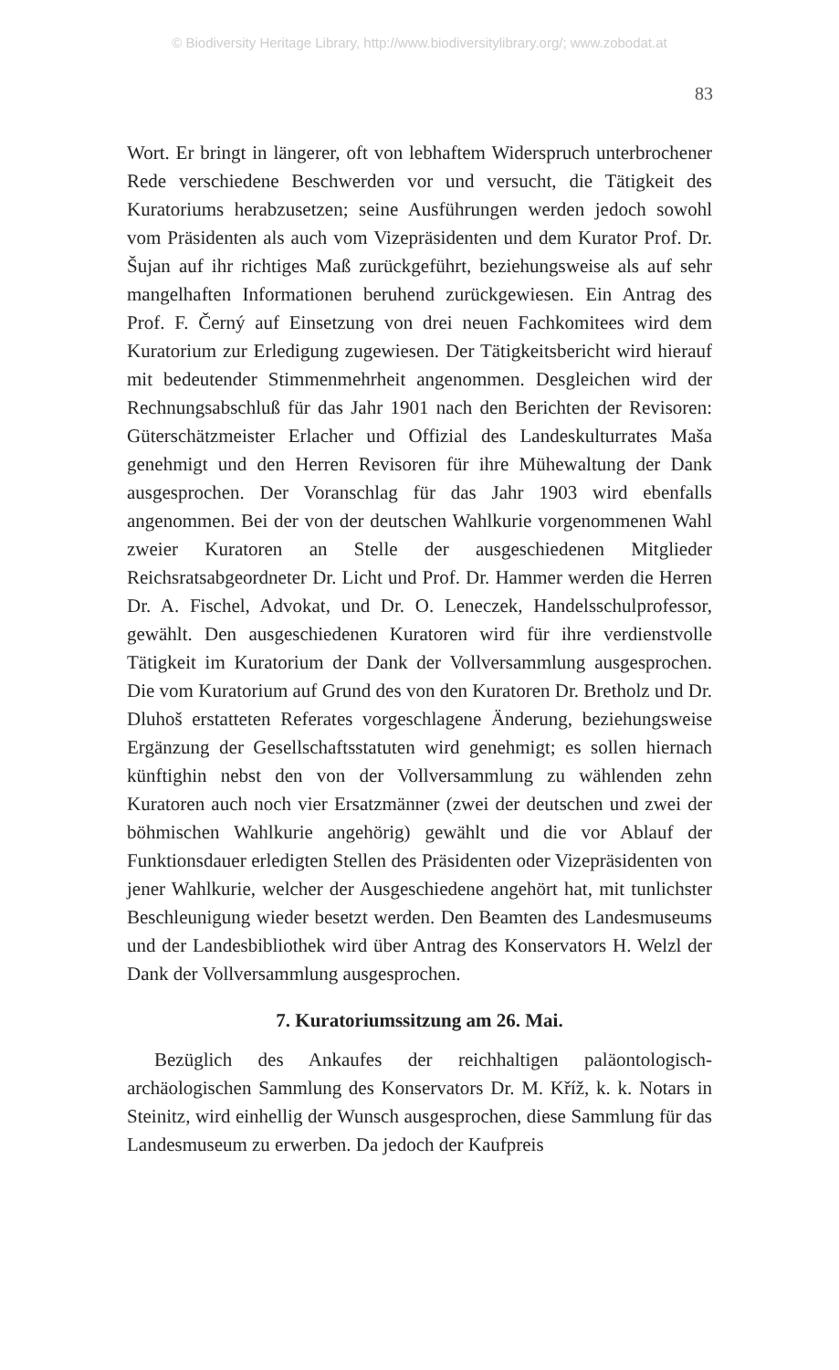© Biodiversity Heritage Library, http://www.biodiversitylibrary.org/; www.zobodat.at
83
Wort. Er bringt in längerer, oft von lebhaftem Widerspruch unterbrochener Rede verschiedene Beschwerden vor und versucht, die Tätigkeit des Kuratoriums herabzusetzen; seine Ausführungen werden jedoch sowohl vom Präsidenten als auch vom Vizepräsidenten und dem Kurator Prof. Dr. Šujan auf ihr richtiges Maß zurückgeführt, beziehungsweise als auf sehr mangelhaften Informationen beruhend zurückgewiesen. Ein Antrag des Prof. F. Černý auf Einsetzung von drei neuen Fachkomitees wird dem Kuratorium zur Erledigung zugewiesen. Der Tätigkeitsbericht wird hierauf mit bedeutender Stimmenmehrheit angenommen. Desgleichen wird der Rechnungsabschluß für das Jahr 1901 nach den Berichten der Revisoren: Güterschätzmeister Erlacher und Offizial des Landeskulturrates Maša genehmigt und den Herren Revisoren für ihre Mühewaltung der Dank ausgesprochen. Der Voranschlag für das Jahr 1903 wird ebenfalls angenommen. Bei der von der deutschen Wahlkurie vorgenommenen Wahl zweier Kuratoren an Stelle der ausgeschiedenen Mitglieder Reichsratsabgeordneter Dr. Licht und Prof. Dr. Hammer werden die Herren Dr. A. Fischel, Advokat, und Dr. O. Leneczek, Handelsschulprofessor, gewählt. Den ausgeschiedenen Kuratoren wird für ihre verdienstvolle Tätigkeit im Kuratorium der Dank der Vollversammlung ausgesprochen. Die vom Kuratorium auf Grund des von den Kuratoren Dr. Bretholz und Dr. Dluhoš erstatteten Referates vorgeschlagene Änderung, beziehungsweise Ergänzung der Gesellschaftsstatuten wird genehmigt; es sollen hiernach künftighin nebst den von der Vollversammlung zu wählenden zehn Kuratoren auch noch vier Ersatzmänner (zwei der deutschen und zwei der böhmischen Wahlkurie angehörig) gewählt und die vor Ablauf der Funktionsdauer erledigten Stellen des Präsidenten oder Vizepräsidenten von jener Wahlkurie, welcher der Ausgeschiedene angehört hat, mit tunlichster Beschleunigung wieder besetzt werden. Den Beamten des Landesmuseums und der Landesbibliothek wird über Antrag des Konservators H. Welzl der Dank der Vollversammlung ausgesprochen.
7. Kuratoriumssitzung am 26. Mai.
Bezüglich des Ankaufes der reichhaltigen paläontologisch-archäologischen Sammlung des Konservators Dr. M. Kříž, k. k. Notars in Steinitz, wird einhellig der Wunsch ausgesprochen, diese Sammlung für das Landesmuseum zu erwerben. Da jedoch der Kaufpreis